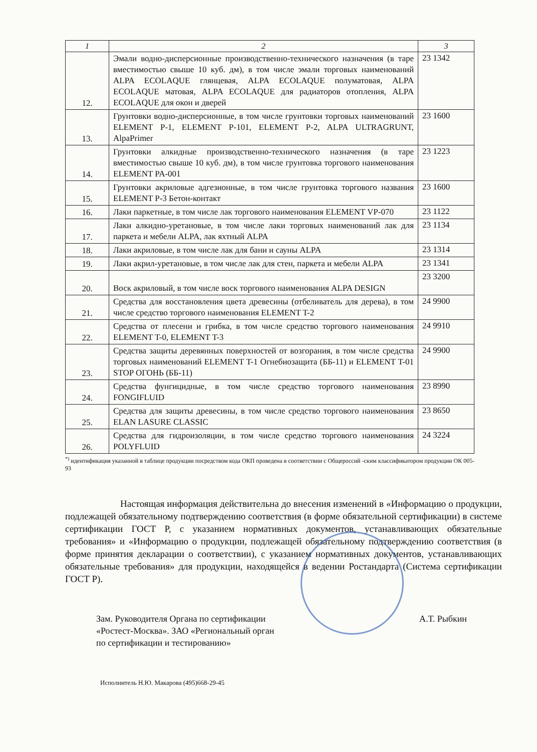| 1 | 2 | 3 |
| --- | --- | --- |
| 12. | Эмали водно-дисперсионные производственно-технического назначения (в таре вместимостью свыше 10 куб. дм), в том числе эмали торговых наименований ALPA ECOLAQUE глянцевая, ALPA ECOLAQUE полуматовая, ALPA ECOLAQUE матовая, ALPA ECOLAQUE для радиаторов отопления, ALPA ECOLAQUE для окон и дверей | 23 1342 |
| 13. | Грунтовки водно-дисперсионные, в том числе грунтовки торговых наименований ELEMENT P-1, ELEMENT P-101, ELEMENT P-2, ALPA ULTRAGRUNT, AlpaPrimer | 23 1600 |
| 14. | Грунтовки алкидные производственно-технического назначения (в таре вместимостью свыше 10 куб. дм), в том числе грунтовка торгового наименования ELEMENT PA-001 | 23 1223 |
| 15. | Грунтовки акриловые адгезионные, в том числе грунтовка торгового названия ELEMENT P-3 Бетон-контакт | 23 1600 |
| 16. | Лаки паркетные, в том числе лак торгового наименования ELEMENT VP-070 | 23 1122 |
| 17. | Лаки алкидно-уретановые, в том числе лаки торговых наименований лак для паркета и мебели ALPA, лак яхтный ALPA | 23 1134 |
| 18. | Лаки акриловые, в том числе лак для бани и сауны ALPA | 23 1314 |
| 19. | Лаки акрил-уретановые, в том числе лак для стен, паркета и мебели ALPA | 23 1341 |
| 20. | Воск акриловый, в том числе воск торгового наименования ALPA DESIGN | 23 3200 |
| 21. | Средства для восстановления цвета древесины (отбеливатель для дерева), в том числе средство торгового наименования ELEMENT T-2 | 24 9900 |
| 22. | Средства от плесени и грибка, в том числе средство торгового наименования ELEMENT T-0, ELEMENT T-3 | 24 9910 |
| 23. | Средства защиты деревянных поверхностей от возгорания, в том числе средства торговых наименований ELEMENT T-1 Огнебиозащита (ББ-11) и ELEMENT T-01 STOP ОГОНЬ (ББ-11) | 24 9900 |
| 24. | Средства фунгицидные, в том числе средство торгового наименования FONGIFLUID | 23 8990 |
| 25. | Средства для защиты древесины, в том числе средство торгового наименования ELAN LASURE CLASSIC | 23 8650 |
| 26. | Средства для гидроизоляции, в том числе средство торгового наименования POLYFLUID | 24 3224 |
<sup>*)</sup> идентификация указанной в таблице продукции посредством кода ОКП проведена в соответствии с Общероссий -ским классификатором продукции ОК 005-93
Настоящая информация действительна до внесения изменений в «Информацию о продукции, подлежащей обязательному подтверждению соответствия (в форме обязательной сертификации) в системе сертификации ГОСТ Р, с указанием нормативных документов, устанавливающих обязательные требования» и «Информацию о продукции, подлежащей обязательному подтверждению соответствия (в форме принятия декларации о соответствии), с указанием нормативных документов, устанавливающих обязательные требования» для продукции, находящейся в ведении Ростандарта (Система сертификации ГОСТ Р).
Зам. Руководителя Органа по сертификации «Ростест-Москва». ЗАО «Региональный орган по сертификации и тестированию»
А.Т. Рыбкин
Исполнитель Н.Ю. Макарова (495)668-29-45